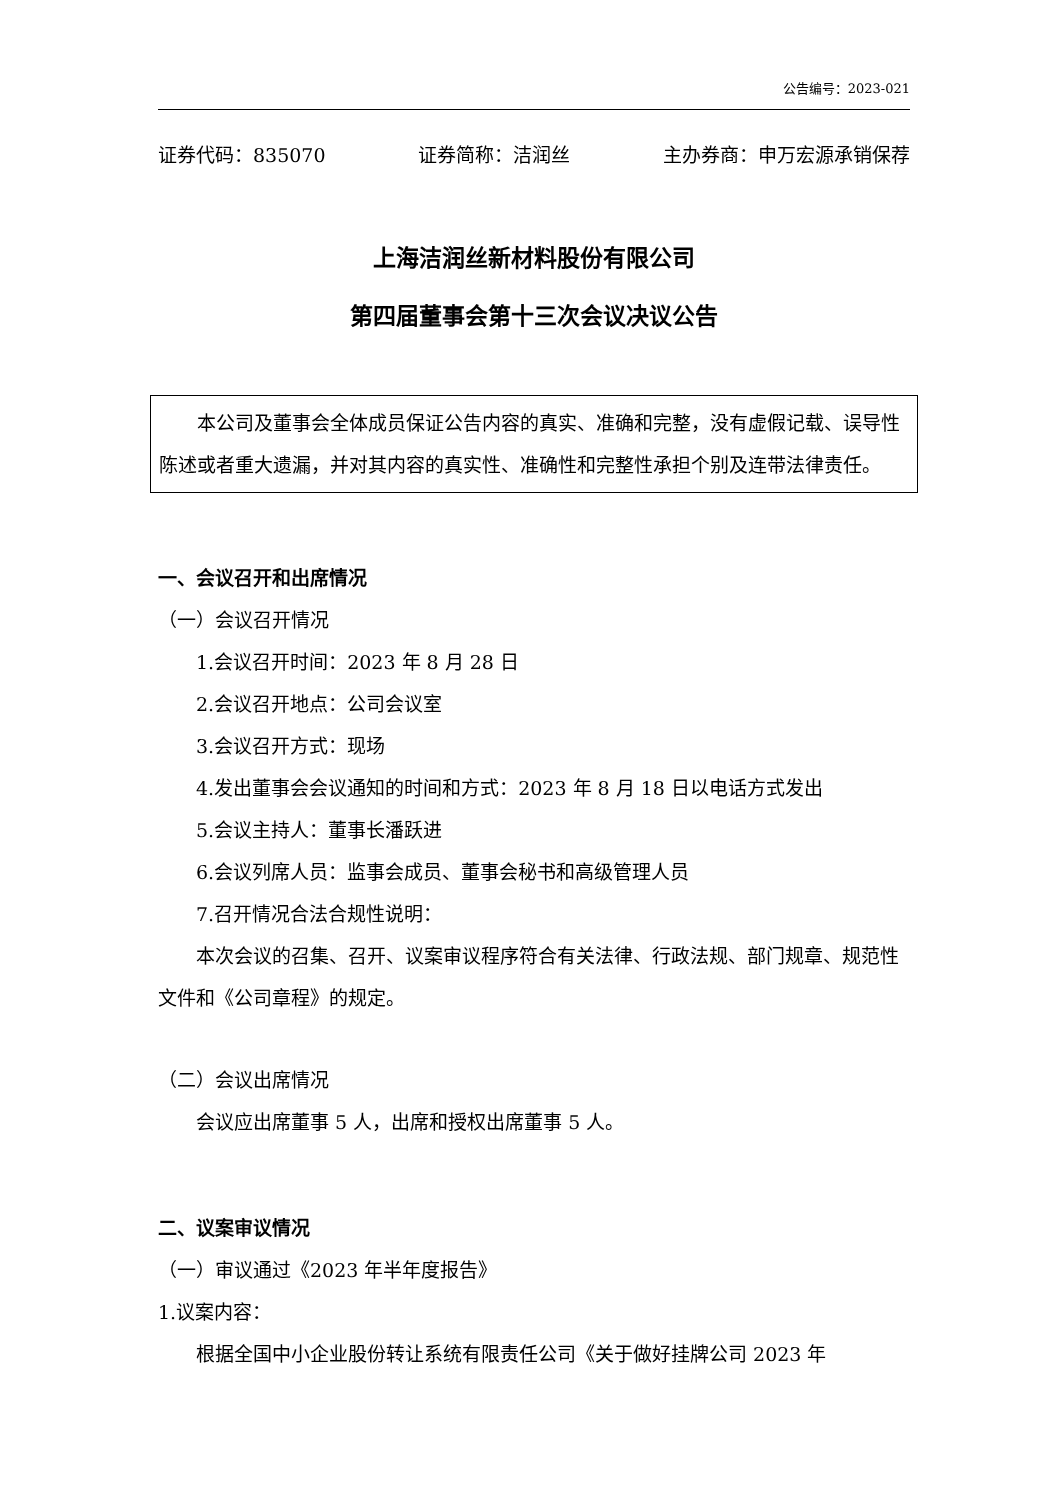公告编号：2023-021
证券代码：835070 证券简称：洁润丝 主办券商：申万宏源承销保荐
上海洁润丝新材料股份有限公司
第四届董事会第十三次会议决议公告
本公司及董事会全体成员保证公告内容的真实、准确和完整，没有虚假记载、误导性陈述或者重大遗漏，并对其内容的真实性、准确性和完整性承担个别及连带法律责任。
一、会议召开和出席情况
（一）会议召开情况
1.会议召开时间：2023 年 8 月 28 日
2.会议召开地点：公司会议室
3.会议召开方式：现场
4.发出董事会会议通知的时间和方式：2023 年 8 月 18 日以电话方式发出
5.会议主持人：董事长潘跃进
6.会议列席人员：监事会成员、董事会秘书和高级管理人员
7.召开情况合法合规性说明：
本次会议的召集、召开、议案审议程序符合有关法律、行政法规、部门规章、规范性文件和《公司章程》的规定。
（二）会议出席情况
会议应出席董事 5 人，出席和授权出席董事 5 人。
二、议案审议情况
（一）审议通过《2023 年半年度报告》
1.议案内容：
根据全国中小企业股份转让系统有限责任公司《关于做好挂牌公司 2023 年